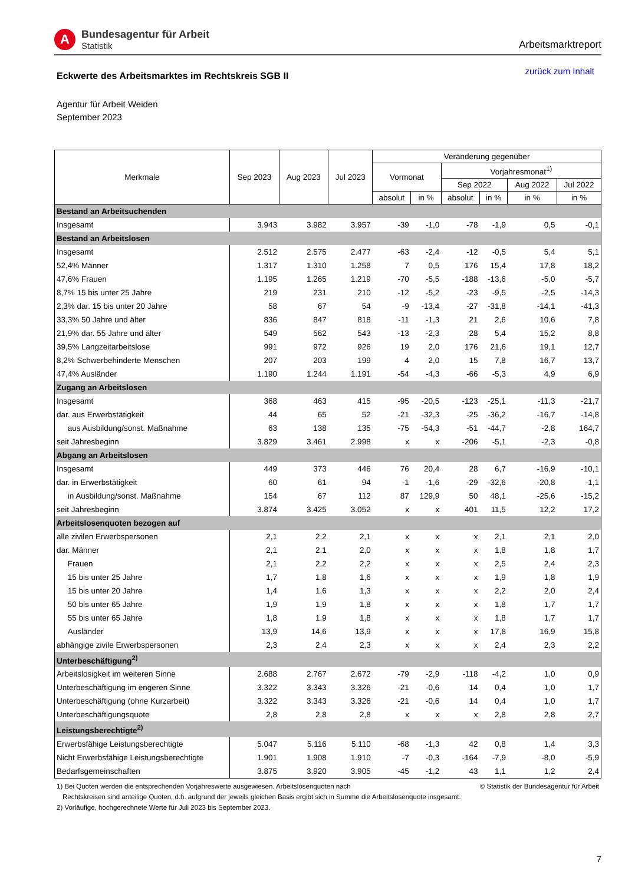A
Bundesagentur für Arbeit
Statistik
Arbeitsmarktreport
Eckwerte des Arbeitsmarktes im Rechtskreis SGB II
zurück zum Inhalt
Agentur für Arbeit Weiden
September 2023
| Merkmale | Sep 2023 | Aug 2023 | Jul 2023 | Veränderung gegenüber | | | | | |
| --- | --- | --- | --- | --- | --- | --- | --- | --- | --- |
| | | | | Vormonat | | Vorjahresmonat<sup>1)</sup> | | | |
| | | | | | | Sep 2022 | | Aug 2022 | Jul 2022 |
| | | | | absolut | in % | absolut | in % | in % | in % |
| Bestand an Arbeitsuchenden | | | | | | | | | |
| Insgesamt | 3.943 | 3.982 | 3.957 | -39 | -1,0 | -78 | -1,9 | 0,5 | -0,1 |
| Bestand an Arbeitslosen | | | | | | | | | |
| Insgesamt | 2.512 | 2.575 | 2.477 | -63 | -2,4 | -12 | -0,5 | 5,4 | 5,1 |
| 52,4% Männer | 1.317 | 1.310 | 1.258 | 7 | 0,5 | 176 | 15,4 | 17,8 | 18,2 |
| 47,6% Frauen | 1.195 | 1.265 | 1.219 | -70 | -5,5 | -188 | -13,6 | -5,0 | -5,7 |
| 8,7% 15 bis unter 25 Jahre | 219 | 231 | 210 | -12 | -5,2 | -23 | -9,5 | -2,5 | -14,3 |
| 2,3% dar. 15 bis unter 20 Jahre | 58 | 67 | 54 | -9 | -13,4 | -27 | -31,8 | -14,1 | -41,3 |
| 33,3% 50 Jahre und älter | 836 | 847 | 818 | -11 | -1,3 | 21 | 2,6 | 10,6 | 7,8 |
| 21,9% dar. 55 Jahre und älter | 549 | 562 | 543 | -13 | -2,3 | 28 | 5,4 | 15,2 | 8,8 |
| 39,5% Langzeitarbeitslose | 991 | 972 | 926 | 19 | 2,0 | 176 | 21,6 | 19,1 | 12,7 |
| 8,2% Schwerbehinderte Menschen | 207 | 203 | 199 | 4 | 2,0 | 15 | 7,8 | 16,7 | 13,7 |
| 47,4% Ausländer | 1.190 | 1.244 | 1.191 | -54 | -4,3 | -66 | -5,3 | 4,9 | 6,9 |
| Zugang an Arbeitslosen | | | | | | | | | |
| Insgesamt | 368 | 463 | 415 | -95 | -20,5 | -123 | -25,1 | -11,3 | -21,7 |
| dar. aus Erwerbstätigkeit | 44 | 65 | 52 | -21 | -32,3 | -25 | -36,2 | -16,7 | -14,8 |
| aus Ausbildung/sonst. Maßnahme | 63 | 138 | 135 | -75 | -54,3 | -51 | -44,7 | -2,8 | 164,7 |
| seit Jahresbeginn | 3.829 | 3.461 | 2.998 | x | x | -206 | -5,1 | -2,3 | -0,8 |
| Abgang an Arbeitslosen | | | | | | | | | |
| Insgesamt | 449 | 373 | 446 | 76 | 20,4 | 28 | 6,7 | -16,9 | -10,1 |
| dar. in Erwerbstätigkeit | 60 | 61 | 94 | -1 | -1,6 | -29 | -32,6 | -20,8 | -1,1 |
| in Ausbildung/sonst. Maßnahme | 154 | 67 | 112 | 87 | 129,9 | 50 | 48,1 | -25,6 | -15,2 |
| seit Jahresbeginn | 3.874 | 3.425 | 3.052 | x | x | 401 | 11,5 | 12,2 | 17,2 |
| Arbeitslosenquoten bezogen auf | | | | | | | | | |
| alle zivilen Erwerbspersonen | 2,1 | 2,2 | 2,1 | x | x | x | 2,1 | 2,1 | 2,0 |
| dar. Männer | 2,1 | 2,1 | 2,0 | x | x | x | 1,8 | 1,8 | 1,7 |
| Frauen | 2,1 | 2,2 | 2,2 | x | x | x | 2,5 | 2,4 | 2,3 |
| 15 bis unter 25 Jahre | 1,7 | 1,8 | 1,6 | x | x | x | 1,9 | 1,8 | 1,9 |
| 15 bis unter 20 Jahre | 1,4 | 1,6 | 1,3 | x | x | x | 2,2 | 2,0 | 2,4 |
| 50 bis unter 65 Jahre | 1,9 | 1,9 | 1,8 | x | x | x | 1,8 | 1,7 | 1,7 |
| 55 bis unter 65 Jahre | 1,8 | 1,9 | 1,8 | x | x | x | 1,8 | 1,7 | 1,7 |
| Ausländer | 13,9 | 14,6 | 13,9 | x | x | x | 17,8 | 16,9 | 15,8 |
| abhängige zivile Erwerbspersonen | 2,3 | 2,4 | 2,3 | x | x | x | 2,4 | 2,3 | 2,2 |
| Unterbeschäftigung<sup>2)</sup> | | | | | | | | | |
| Arbeitslosigkeit im weiteren Sinne | 2.688 | 2.767 | 2.672 | -79 | -2,9 | -118 | -4,2 | 1,0 | 0,9 |
| Unterbeschäftigung im engeren Sinne | 3.322 | 3.343 | 3.326 | -21 | -0,6 | 14 | 0,4 | 1,0 | 1,7 |
| Unterbeschäftigung (ohne Kurzarbeit) | 3.322 | 3.343 | 3.326 | -21 | -0,6 | 14 | 0,4 | 1,0 | 1,7 |
| Unterbeschäftigungsquote | 2,8 | 2,8 | 2,8 | x | x | x | 2,8 | 2,8 | 2,7 |
| Leistungsberechtigte<sup>2)</sup> | | | | | | | | | |
| Erwerbsfähige Leistungsberechtigte | 5.047 | 5.116 | 5.110 | -68 | -1,3 | 42 | 0,8 | 1,4 | 3,3 |
| Nicht Erwerbsfähige Leistungsberechtigte | 1.901 | 1.908 | 1.910 | -7 | -0,3 | -164 | -7,9 | -8,0 | -5,9 |
| Bedarfsgemeinschaften | 3.875 | 3.920 | 3.905 | -45 | -1,2 | 43 | 1,1 | 1,2 | 2,4 |
1) Bei Quoten werden die entsprechenden Vorjahreswerte ausgewiesen. Arbeitslosenquoten nach © Statistik der Bundesagentur für Arbeit
Rechtskreisen sind anteilige Quoten, d.h. aufgrund der jeweils gleichen Basis ergibt sich in Summe die Arbeitslosenquote insgesamt.
2) Vorläufige, hochgerechnete Werte für Juli 2023 bis September 2023.
7